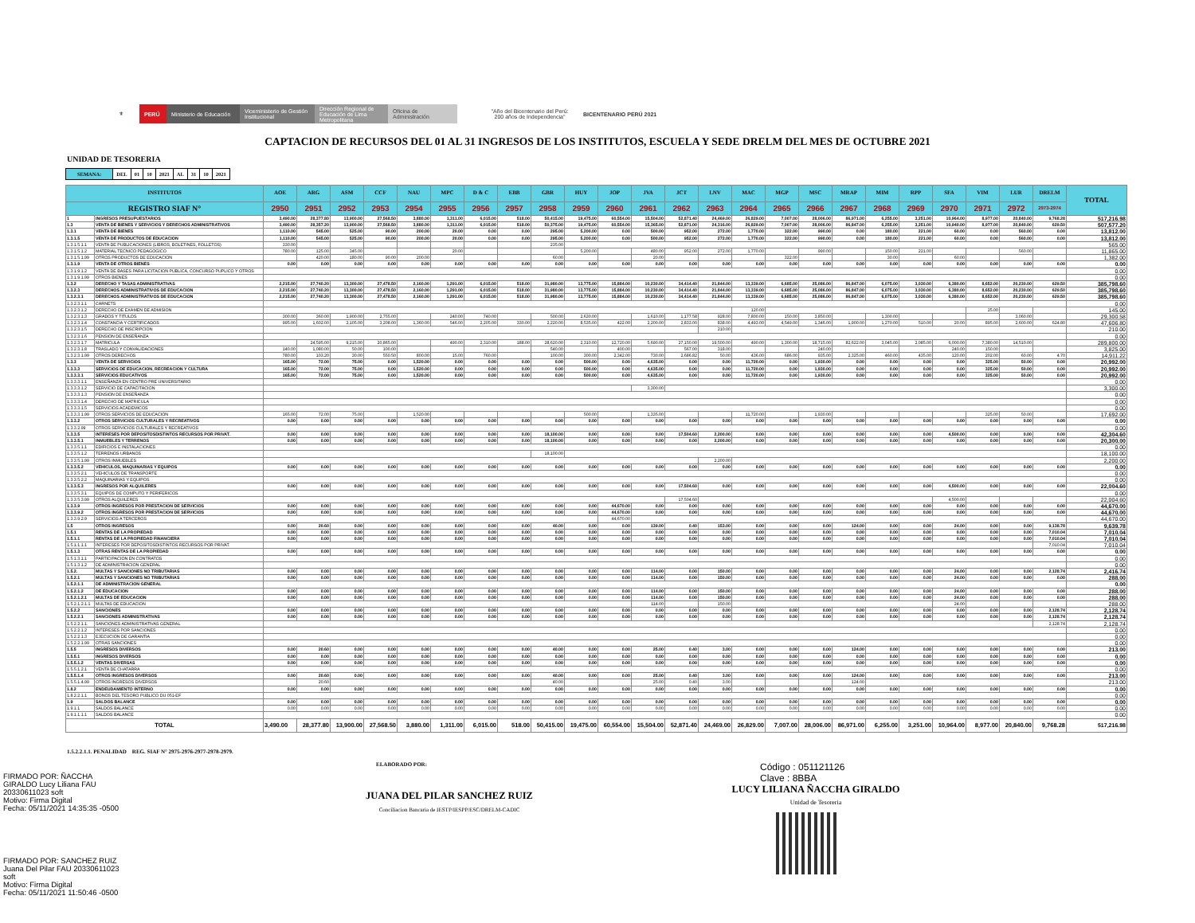⚜ PERÚ
Ministerio de Educación
Viceministerio de Gestión Institucional
Dirección Regional de Educación de Lima Metropolitana
Oficina de Administración
"Año del Bicentenario del Perú: 200 años de Independencia"
BICENTENARIO PERÚ 2021
CAPTACION DE RECURSOS DEL 01 AL 31 INGRESOS DE LOS INSTITUTOS, ESCUELA Y SEDE DRELM DEL MES DE OCTUBRE 2021
UNIDAD DE TESORERIA
| SEMANA: | DEL | 01 | 10 | 2021 | AL | 31 | 10 | 2021 |
| INSTITUTOS | | AOE | ARG | ASM | CCF | NAU | MPC | D & C | EBB | GBR | HUY | JOP | JVA | JCT | LNV | MAC | MGP | MSC | MRAP | MIM | RPP | SFA | VIM | LUR | DRELM | TOTAL |
| --- | --- | --- | --- | --- | --- | --- | --- | --- | --- | --- | --- | --- | --- | --- | --- | --- | --- | --- | --- | --- | --- | --- | --- | --- | --- | --- |
| REGISTRO SIAF N° | | 2950 | 2951 | 2952 | 2953 | 2954 | 2955 | 2956 | 2957 | 2958 | 2959 | 2960 | 2961 | 2962 | 2963 | 2964 | 2965 | 2966 | 2967 | 2968 | 2969 | 2970 | 2971 | 2972 | 2973-2974 | |
| 1 | INGRESOS PRESUPUESTARIOS | 3,490.00 | 28,377.80 | 13,900.00 | 27,568.50 | 3,880.00 | 1,311.00 | 6,015.00 | 518.00 | 50,415.00 | 19,475.00 | 60,554.00 | 15,504.00 | 52,871.40 | 24,469.00 | 26,829.00 | 7,007.00 | 28,006.00 | 86,971.00 | 6,255.00 | 3,251.00 | 10,964.00 | 8,977.00 | 20,840.00 | 9,768.28 | 517,216.98 |
| 1.3 | VENTA DE BIENES Y SERVICIOS Y DERECHOS ADMINISTRATIVOS | 3,490.00 | 28,357.20 | 13,900.00 | 27,568.50 | 3,880.00 | 1,311.00 | 6,015.00 | 518.00 | 50,375.00 | 19,475.00 | 60,554.00 | 15,365.00 | 52,871.00 | 24,316.00 | 26,829.00 | 7,007.00 | 28,006.00 | 86,847.00 | 6,255.00 | 3,251.00 | 10,940.00 | 8,977.00 | 20,840.00 | 629.50 | 507,577.20 |
| 1.3.1 | VENTA DE BIENES | 1,110.00 | 545.00 | 525.00 | 90.00 | 200.00 | 20.00 | 0.00 | 0.00 | 295.00 | 5,200.00 | 0.00 | 500.00 | 952.00 | 272.00 | 1,770.00 | 322.00 | 990.00 | 0.00 | 180.00 | 221.00 | 60.00 | 0.00 | 560.00 | 0.00 | 13,812.00 |
| 1.3.1.5 | VENTA DE PRODUCTOS DE EDUCACION | 1,110.00 | 545.00 | 525.00 | 90.00 | 200.00 | 20.00 | 0.00 | 0.00 | 295.00 | 5,200.00 | 0.00 | 500.00 | 952.00 | 272.00 | 1,770.00 | 322.00 | 990.00 | 0.00 | 180.00 | 221.00 | 60.00 | 0.00 | 560.00 | 0.00 | 13,812.00 |
| 1.3.1.5.1.1 | VENTA DE PUBLICACIONES (LIBROS, BOLETINES, FOLLETOS) | 330.00 | | | | | | | | 235.00 | | | | | | | | | | | | | | | | 565.00 |
| 1.3.1.5.1.2 | MATERIAL TECNICO PEDAGOGICO | 780.00 | 125.00 | 345.00 | | | 20.00 | | | | 5,200.00 | | 480.00 | 952.00 | 272.00 | 1,770.00 | | 990.00 | | 150.00 | 221.00 | | | 560.00 | | 11,865.00 |
| 1.3.1.5.1.99 | OTROS PRODUCTOS DE EDUCACION | | 420.00 | 180.00 | 90.00 | 200.00 | | | | 60.00 | | | 20.00 | | | | 322.00 | | | 30.00 | | 60.00 | | | | 1,382.00 |
| 1.3.1.9 | VENTA DE OTROS BIENES | 0.00 | 0.00 | 0.00 | 0.00 | 0.00 | 0.00 | 0.00 | 0.00 | 0.00 | 0.00 | 0.00 | 0.00 | 0.00 | 0.00 | 0.00 | 0.00 | 0.00 | 0.00 | 0.00 | 0.00 | 0.00 | 0.00 | 0.00 | 0.00 | 0.00 |
| 1.3.1.9.1.2 | VENTA DE BASES PARA LICITACION PÚBLICA, CONCURSO PUPLICO Y OTROS | | | | | | | | | | | | | | | | | | | | | | | | | 0.00 |
| 1.3.1.9.1.99 | OTROS BIENES | | | | | | | | | | | | | | | | | | | | | | | | | 0.00 |
| 1.3.2 | DERECHO Y TASAS ADMINISTRATIVAS | 2,215.00 | 27,740.20 | 13,300.00 | 27,478.50 | 2,160.00 | 1,291.00 | 6,015.00 | 518.00 | 31,980.00 | 13,775.00 | 15,884.00 | 10,230.00 | 34,414.40 | 21,844.00 | 13,339.00 | 6,685.00 | 25,086.00 | 86,847.00 | 6,075.00 | 3,030.00 | 6,380.00 | 8,652.00 | 20,230.00 | 629.50 | 385,798.60 |
| 1.3.2.3 | DERECHOS ADMINISTRATIVOS DE EDUCACION | 2,215.00 | 27,740.20 | 13,300.00 | 27,478.50 | 2,160.00 | 1,291.00 | 6,015.00 | 518.00 | 31,980.00 | 13,775.00 | 15,884.00 | 10,230.00 | 34,414.40 | 21,844.00 | 13,339.00 | 6,685.00 | 25,086.00 | 86,847.00 | 6,075.00 | 3,030.00 | 6,380.00 | 8,652.00 | 20,230.00 | 629.50 | 385,798.60 |
| 1.3.2.3.1 | DERECHOS ADMINISTRATIVOS DE EDUCACION | 2,215.00 | 27,740.20 | 13,300.00 | 27,478.50 | 2,160.00 | 1,291.00 | 6,015.00 | 518.00 | 31,980.00 | 13,775.00 | 15,884.00 | 10,230.00 | 34,414.40 | 21,844.00 | 13,339.00 | 6,685.00 | 25,086.00 | 86,847.00 | 6,075.00 | 3,030.00 | 6,380.00 | 8,652.00 | 20,230.00 | 629.50 | 385,798.60 |
| 1.3.2.3.1.1 | CARNETS | | | | | | | | | | | | | | | | | | | | | | | | | 0.00 |
| 1.3.2.3.1.2 | DERECHO DE EXAMEN DE ADMISION | | | | | | | | | | | | | | | 120.00 | | | | | | | 25.00 | | | 145.00 |
| 1.3.2.3.1.3 | GRADOS Y TITULOS | 300.00 | 360.00 | 1,900.00 | 2,755.00 | | 240.00 | 740.00 | | 500.00 | 2,630.00 | | 1,610.00 | 1,177.58 | 928.00 | 7,800.00 | 150.00 | 3,850.00 | | 1,300.00 | | | | 3,060.00 | | 29,300.58 |
| 1.3.2.3.1.4 | CONSTANCIA Y CERTIFICADOS | 995.00 | 1,602.00 | 2,105.00 | 3,208.00 | 1,360.00 | 546.00 | 2,205.00 | 330.00 | 2,220.00 | 8,535.00 | 422.00 | 2,200.00 | 2,833.00 | 838.00 | 4,493.00 | 4,549.00 | 1,346.00 | 1,900.00 | 1,270.00 | 510.00 | 20.00 | 895.00 | 2,600.00 | 624.80 | 47,606.80 |
| 1.3.2.3.1.5 | DERECHO DE INSCRIPCION | | | | | | | | | | | | | | 210.00 | | | | | | | | | | | 210.00 |
| 1.3.2.3.1.6 | PENSION DE ENSEÑANZA | | | | | | | | | | | | | | | | | | | | | | | | | 0.00 |
| 1.3.2.3.1.7 | MATRICULA | | 24,595.00 | 9,215.00 | 20,865.00 | | 490.00 | 2,310.00 | 188.00 | 28,620.00 | 2,310.00 | 12,720.00 | 5,690.00 | 27,150.00 | 19,500.00 | 490.00 | 1,300.00 | 18,715.00 | 82,622.00 | 3,045.00 | 2,085.00 | 6,000.00 | 7,380.00 | 14,510.00 | | 289,800.00 |
| 1.3.2.3.1.8 | TRASLADO Y CONVALIDACIONES | 140.00 | 1,080.00 | 50.00 | 100.00 | | | | | 540.00 | | 400.00 | | 567.00 | 318.00 | | | 240.00 | | | | 240.00 | 150.00 | | | 3,825.00 |
| 1.3.2.3.1.99 | OTROS DERECHOS | 780.00 | 103.20 | 30.00 | 550.50 | 800.00 | 15.00 | 760.00 | | 100.00 | 300.00 | 2,342.00 | 730.00 | 2,686.82 | 50.00 | 436.00 | 686.00 | 935.00 | 2,325.00 | 460.00 | 435.00 | 120.00 | 202.00 | 60.00 | 4.70 | 14,911.22 |
| 1.3.3 | VENTA DE SERVICIOS | 165.00 | 72.00 | 75.00 | 0.00 | 1,520.00 | 0.00 | 0.00 | 0.00 | 0.00 | 500.00 | 0.00 | 4,635.00 | 0.00 | 0.00 | 11,720.00 | 0.00 | 1,930.00 | 0.00 | 0.00 | 0.00 | 0.00 | 325.00 | 50.00 | 0.00 | 20,992.00 |
| 1.3.3.3 | SERVICIOS DE EDUCACION, RECREACION Y CULTURA | 165.00 | 72.00 | 75.00 | 0.00 | 1,520.00 | 0.00 | 0.00 | 0.00 | 0.00 | 500.00 | 0.00 | 4,635.00 | 0.00 | 0.00 | 11,720.00 | 0.00 | 1,930.00 | 0.00 | 0.00 | 0.00 | 0.00 | 325.00 | 50.00 | 0.00 | 20,992.00 |
| 1.3.3.3.1 | SERVICIOS EDUCATIVOS | 165.00 | 72.00 | 75.00 | 0.00 | 1,520.00 | 0.00 | 0.00 | 0.00 | 0.00 | 500.00 | 0.00 | 4,635.00 | 0.00 | 0.00 | 11,720.00 | 0.00 | 1,930.00 | 0.00 | 0.00 | 0.00 | 0.00 | 325.00 | 50.00 | 0.00 | 20,992.00 |
| 1.3.3.3.1.1 | ENSEÑANZA EN CENTRO PRE UNIVERSITARIO | | | | | | | | | | | | | | | | | | | | | | | | | 0.00 |
| 1.3.3.3.1.2 | SERVICIO DE CAPACITACION | | | | | | | | | | | | 3,300.00 | | | | | | | | | | | | | 3,300.00 |
| 1.3.3.3.1.3 | PENSION DE ENSEÑANZA | | | | | | | | | | | | | | | | | | | | | | | | | 0.00 |
| 1.3.3.3.1.4 | DERECHO DE MATRICULA | | | | | | | | | | | | | | | | | | | | | | | | | 0.00 |
| 1.3.3.3.1.5 | SERVICIOS ACADEMICOS | | | | | | | | | | | | | | | | | | | | | | | | | 0.00 |
| 1.3.3.3.1.99 | OTROS SERVICIOS DE EDUCACION | 165.00 | 72.00 | 75.00 | | 1,520.00 | | | | | 500.00 | | 1,335.00 | | | 11,720.00 | | 1,930.00 | | | | | 325.00 | 50.00 | | 17,692.00 |
| 1.3.3.2 | OTROS SERVICIOS CULTURALES Y RECREATIVOS | 0.00 | 0.00 | 0.00 | 0.00 | 0.00 | 0.00 | 0.00 | 0.00 | 0.00 | 0.00 | 0.00 | 0.00 | 0.00 | 0.00 | 0.00 | 0.00 | 0.00 | 0.00 | 0.00 | 0.00 | 0.00 | 0.00 | 0.00 | 0.00 | 0.00 |
| 1.3.3.2.99 | OTROS SERVICIOS CULTURALES Y RECREATIVOS | | | | | | | | | | | | | | | | | | | | | | | | | 0.00 |
| 1.3.3.5 | INTERESES POR DEPOSITOSDISTINTOS RECURSOS POR PRIVAT. | 0.00 | 0.00 | 0.00 | 0.00 | 0.00 | 0.00 | 0.00 | 0.00 | 18,100.00 | 0.00 | 0.00 | 0.00 | 17,504.60 | 2,200.00 | 0.00 | 0.00 | 0.00 | 0.00 | 0.00 | 0.00 | 4,500.00 | 0.00 | 0.00 | 0.00 | 42,304.60 |
| 1.3.3.5.1 | INMUEBLES Y TERRENOS | 0.00 | 0.00 | 0.00 | 0.00 | 0.00 | 0.00 | 0.00 | 0.00 | 18,100.00 | 0.00 | 0.00 | 0.00 | 0.00 | 2,200.00 | 0.00 | 0.00 | 0.00 | 0.00 | 0.00 | 0.00 | 0.00 | 0.00 | 0.00 | 0.00 | 20,300.00 |
| 1.3.3.5.1.1 | EDIFICIOS E INSTALACIONES | | | | | | | | | | | | | | | | | | | | | | | | | 0.00 |
| 1.3.3.5.1.2 | TERRENOS URBANOS | | | | | | | | | 18,100.00 | | | | | | | | | | | | | | | | 18,100.00 |
| 1.3.3.5.1.99 | OTROS INMUEBLES | | | | | | | | | | | | | | 2,200.00 | | | | | | | | | | | 2,200.00 |
| 1.3.3.5.2 | VEHICULOS, MAQUINARIAS Y EQUIPOS | 0.00 | 0.00 | 0.00 | 0.00 | 0.00 | 0.00 | 0.00 | 0.00 | 0.00 | 0.00 | 0.00 | 0.00 | 0.00 | 0.00 | 0.00 | 0.00 | 0.00 | 0.00 | 0.00 | 0.00 | 0.00 | 0.00 | 0.00 | 0.00 | 0.00 |
| 1.3.3.5.2.1 | VEHICULOS DE TRANSPORTE | | | | | | | | | | | | | | | | | | | | | | | | | 0.00 |
| 1.3.3.5.2.2 | MAQUINARIAS Y EQUIPOS | | | | | | | | | | | | | | | | | | | | | | | | | 0.00 |
| 1.3.3.5.3 | INGRESOS POR ALQUILERES | 0.00 | 0.00 | 0.00 | 0.00 | 0.00 | 0.00 | 0.00 | 0.00 | 0.00 | 0.00 | 0.00 | 0.00 | 17,504.60 | 0.00 | 0.00 | 0.00 | 0.00 | 0.00 | 0.00 | 0.00 | 4,500.00 | 0.00 | 0.00 | 0.00 | 22,004.60 |
| 1.3.3.5.3.1 | EQUIPOS DE COMPUTO Y PERIFERICOS | | | | | | | | | | | | | | | | | | | | | | | | | 0.00 |
| 1.3.3.5.3.99 | OTROS ALQUILERES | | | | | | | | | | | | | 17,504.60 | | | | | | | | 4,500.00 | | | | 22,004.60 |
| 1.3.3.9 | OTROS INGRESOS POR PRESTACION DE SERVICIOS | 0.00 | 0.00 | 0.00 | 0.00 | 0.00 | 0.00 | 0.00 | 0.00 | 0.00 | 0.00 | 44,670.00 | 0.00 | 0.00 | 0.00 | 0.00 | 0.00 | 0.00 | 0.00 | 0.00 | 0.00 | 0.00 | 0.00 | 0.00 | 0.00 | 44,670.00 |
| 1.3.3.9.2 | OTROS INGRESOS POR PRESTACION DE SERVICIOS | 0.00 | 0.00 | 0.00 | 0.00 | 0.00 | 0.00 | 0.00 | 0.00 | 0.00 | 0.00 | 44,670.00 | 0.00 | 0.00 | 0.00 | 0.00 | 0.00 | 0.00 | 0.00 | 0.00 | 0.00 | 0.00 | 0.00 | 0.00 | 0.00 | 44,670.00 |
| 1.3.3.9.2.9 | SERVICIOS A TERCEROS | | | | | | | | | | | 44,670.00 | | | | | | | | | | | | | | 44,670.00 |
| 1.5 | OTROS INGRESOS | 0.00 | 20.60 | 0.00 | 0.00 | 0.00 | 0.00 | 0.00 | 0.00 | 40.00 | 0.00 | 0.00 | 139.00 | 0.40 | 153.00 | 0.00 | 0.00 | 0.00 | 124.00 | 0.00 | 0.00 | 24.00 | 0.00 | 0.00 | 9,138.78 | 9,639.78 |
| 1.5.1 | RENTAS DE LA PROPIEDAD | 0.00 | 0.00 | 0.00 | 0.00 | 0.00 | 0.00 | 0.00 | 0.00 | 0.00 | 0.00 | 0.00 | 0.00 | 0.00 | 0.00 | 0.00 | 0.00 | 0.00 | 0.00 | 0.00 | 0.00 | 0.00 | 0.00 | 0.00 | 7,010.04 | 7,010.04 |
| 1.5.1.1 | RENTAS DE LA PROPIEDAD FINANCIERA | 0.00 | 0.00 | 0.00 | 0.00 | 0.00 | 0.00 | 0.00 | 0.00 | 0.00 | 0.00 | 0.00 | 0.00 | 0.00 | 0.00 | 0.00 | 0.00 | 0.00 | 0.00 | 0.00 | 0.00 | 0.00 | 0.00 | 0.00 | 7,010.04 | 7,010.04 |
| 1.5.1.1.1.1 | INTERESES POR DEPOSITOSDISTINTOS RECURSOS POR PRIVAT. | | | | | | | | | | | | | | | | | | | | | | | | 7,010.04 | 7,010.04 |
| 1.5.1.3 | OTRAS RENTAS DE LA PROPIEDAD | 0.00 | 0.00 | 0.00 | 0.00 | 0.00 | 0.00 | 0.00 | 0.00 | 0.00 | 0.00 | 0.00 | 0.00 | 0.00 | 0.00 | 0.00 | 0.00 | 0.00 | 0.00 | 0.00 | 0.00 | 0.00 | 0.00 | 0.00 | 0.00 | 0.00 |
| 1.5.1.3.1.1 | PARTICIPACION EN CONTRATOS | | | | | | | | | | | | | | | | | | | | | | | | | 0.00 |
| 1.5.1.3.1.2 | DE ADMINISTRACION GENERAL | | | | | | | | | | | | | | | | | | | | | | | | | 0.00 |
| 1.5.2. | MULTAS Y SANCIONES NO TRIBUTARIAS | 0.00 | 0.00 | 0.00 | 0.00 | 0.00 | 0.00 | 0.00 | 0.00 | 0.00 | 0.00 | 0.00 | 114.00 | 0.00 | 150.00 | 0.00 | 0.00 | 0.00 | 0.00 | 0.00 | 0.00 | 24.00 | 0.00 | 0.00 | 2,128.74 | 2,416.74 |
| 1.5.2.1 | MULTAS Y SANCIONES NO TRIBUTARIAS | 0.00 | 0.00 | 0.00 | 0.00 | 0.00 | 0.00 | 0.00 | 0.00 | 0.00 | 0.00 | 0.00 | 114.00 | 0.00 | 150.00 | 0.00 | 0.00 | 0.00 | 0.00 | 0.00 | 0.00 | 24.00 | 0.00 | 0.00 | 0.00 | 288.00 |
| 1.5.2.1.1 | DE ADMINISTRACION GENERAL | | | | | | | | | | | | | | | | | | | | | | | | | 0.00 |
| 1.5.2.1.2 | DE EDUCACION | 0.00 | 0.00 | 0.00 | 0.00 | 0.00 | 0.00 | 0.00 | 0.00 | 0.00 | 0.00 | 0.00 | 114.00 | 0.00 | 150.00 | 0.00 | 0.00 | 0.00 | 0.00 | 0.00 | 0.00 | 24.00 | 0.00 | 0.00 | 0.00 | 288.00 |
| 1.5.2.1.2.1 | MULTAS DE EDUCACION | 0.00 | 0.00 | 0.00 | 0.00 | 0.00 | 0.00 | 0.00 | 0.00 | 0.00 | 0.00 | 0.00 | 114.00 | 0.00 | 150.00 | 0.00 | 0.00 | 0.00 | 0.00 | 0.00 | 0.00 | 24.00 | 0.00 | 0.00 | 0.00 | 288.00 |
| 1.5.2.1.2.1.1 | MULTAS DE EDUCACION | | | | | | | | | | | | 114.00 | | 150.00 | | | | | | | 24.00 | | | | 288.00 |
| 1.5.2.2 | SANCIONES | 0.00 | 0.00 | 0.00 | 0.00 | 0.00 | 0.00 | 0.00 | 0.00 | 0.00 | 0.00 | 0.00 | 0.00 | 0.00 | 0.00 | 0.00 | 0.00 | 0.00 | 0.00 | 0.00 | 0.00 | 0.00 | 0.00 | 0.00 | 2,128.74 | 2,128.74 |
| 1.5.2.2.1 | SANCIONES ADMINISTRATIVAS | 0.00 | 0.00 | 0.00 | 0.00 | 0.00 | 0.00 | 0.00 | 0.00 | 0.00 | 0.00 | 0.00 | 0.00 | 0.00 | 0.00 | 0.00 | 0.00 | 0.00 | 0.00 | 0.00 | 0.00 | 0.00 | 0.00 | 0.00 | 2,128.74 | 2,128.74 |
| 1.5.2.2.1.1. | SANCIONES ADMINISTRATIVAS GENERAL | | | | | | | | | | | | | | | | | | | | | | | | 2,128.74 | 2,128.74 |
| 1.5.2.2.1.2 | INTERESES POR SANCIONES | | | | | | | | | | | | | | | | | | | | | | | | | 0.00 |
| 1.5.2.2.1.3 | EJECUCION DE GARANTIA | | | | | | | | | | | | | | | | | | | | | | | | | 0.00 |
| 1.5.2.2.1.99 | OTRAS SANCIONES | | | | | | | | | | | | | | | | | | | | | | | | | 0.00 |
| 1.5.5 | INGRESOS DIVERSOS | 0.00 | 20.60 | 0.00 | 0.00 | 0.00 | 0.00 | 0.00 | 0.00 | 40.00 | 0.00 | 0.00 | 25.00 | 0.40 | 3.00 | 0.00 | 0.00 | 0.00 | 124.00 | 0.00 | 0.00 | 0.00 | 0.00 | 0.00 | 0.00 | 213.00 |
| 1.5.5.1 | INGRESOS DIVERSOS | 0.00 | 0.00 | 0.00 | 0.00 | 0.00 | 0.00 | 0.00 | 0.00 | 0.00 | 0.00 | 0.00 | 0.00 | 0.00 | 0.00 | 0.00 | 0.00 | 0.00 | 0.00 | 0.00 | 0.00 | 0.00 | 0.00 | 0.00 | 0.00 | 0.00 |
| 1.5.5.1.2 | VENTAS DIVERSAS | 0.00 | 0.00 | 0.00 | 0.00 | 0.00 | 0.00 | 0.00 | 0.00 | 0.00 | 0.00 | 0.00 | 0.00 | 0.00 | 0.00 | 0.00 | 0.00 | 0.00 | 0.00 | 0.00 | 0.00 | 0.00 | 0.00 | 0.00 | 0.00 | 0.00 |
| 1.5.5.1.2.1 | VENTA DE CHATARRA | | | | | | | | | | | | | | | | | | | | | | | | | 0.00 |
| 1.5.5.1.4 | OTROS INGRESOS DIVERSOS | 0.00 | 20.60 | 0.00 | 0.00 | 0.00 | 0.00 | 0.00 | 0.00 | 40.00 | 0.00 | 0.00 | 25.00 | 0.40 | 3.00 | 0.00 | 0.00 | 0.00 | 124.00 | 0.00 | 0.00 | 0.00 | 0.00 | 0.00 | 0.00 | 213.00 |
| 1.5.5.1.4.99 | OTROS INGRESOS DIVERSOS | | 20.60 | | | | | | | 40.00 | | | 25.00 | 0.40 | 3.00 | | | | 124.00 | | | | | | | 213.00 |
| 1.8.2 | ENDEUDAMIENTO INTERNO | 0.00 | 0.00 | 0.00 | 0.00 | 0.00 | 0.00 | 0.00 | 0.00 | 0.00 | 0.00 | 0.00 | 0.00 | 0.00 | 0.00 | 0.00 | 0.00 | 0.00 | 0.00 | 0.00 | 0.00 | 0.00 | 0.00 | 0.00 | 0.00 | 0.00 |
| 1.8.2.2.1.1 | BONOS DEL TESORO PUBLICO DU 051-EF | | | | | | | | | | | | | | | | | | | | | | | | | 0.00 |
| 1.9 | SALDOS BALANCE | 0.00 | 0.00 | 0.00 | 0.00 | 0.00 | 0.00 | 0.00 | 0.00 | 0.00 | 0.00 | 0.00 | 0.00 | 0.00 | 0.00 | 0.00 | 0.00 | 0.00 | 0.00 | 0.00 | 0.00 | 0.00 | 0.00 | 0.00 | 0.00 | 0.00 |
| 1.9.1.1 | SALDOS BALANCE | 0.00 | 0.00 | 0.00 | 0.00 | 0.00 | 0.00 | 0.00 | 0.00 | 0.00 | 0.00 | 0.00 | 0.00 | 0.00 | 0.00 | 0.00 | 0.00 | 0.00 | 0.00 | 0.00 | 0.00 | 0.00 | 0.00 | 0.00 | 0.00 | 0.00 |
| 1.9.1.1.1.1 | SALDOS BALANCE | | | | | | | | | | | | | | | | | | | | | | | | | 0.00 |
| TOTAL | | 3,490.00 | 28,377.80 | 13,900.00 | 27,568.50 | 3,880.00 | 1,311.00 | 6,015.00 | 518.00 | 50,415.00 | 19,475.00 | 60,554.00 | 15,504.00 | 52,871.40 | 24,469.00 | 26,829.00 | 7,007.00 | 28,006.00 | 86,971.00 | 6,255.00 | 3,251.00 | 10,964.00 | 8,977.00 | 20,840.00 | 9,768.28 | 517,216.98 |
1.5.2.2.1.1. PENALIDAD REG. SIAF N° 2975-2976-2977-2978-2979.
FIRMADO POR: ÑACCHA
GIRALDO Lucy Liliana FAU
20330611023 soft
Motivo: Firma Digital
Fecha: 05/11/2021 14:35:35 -0500
ELABORADO POR:
JUANA DEL PILAR SANCHEZ RUIZ
Conciliacion Bancaria de IESTP/IESPP/ESC/DRELM-CADIC
Código : 051121126
Clave : 8BBA
LUCY LILIANA ÑACCHA GIRALDO
Unidad de Tesoreria
FIRMADO POR: SANCHEZ RUIZ
Juana Del Pilar FAU 20330611023
soft
Motivo: Firma Digital
Fecha: 05/11/2021 11:50:46 -0500